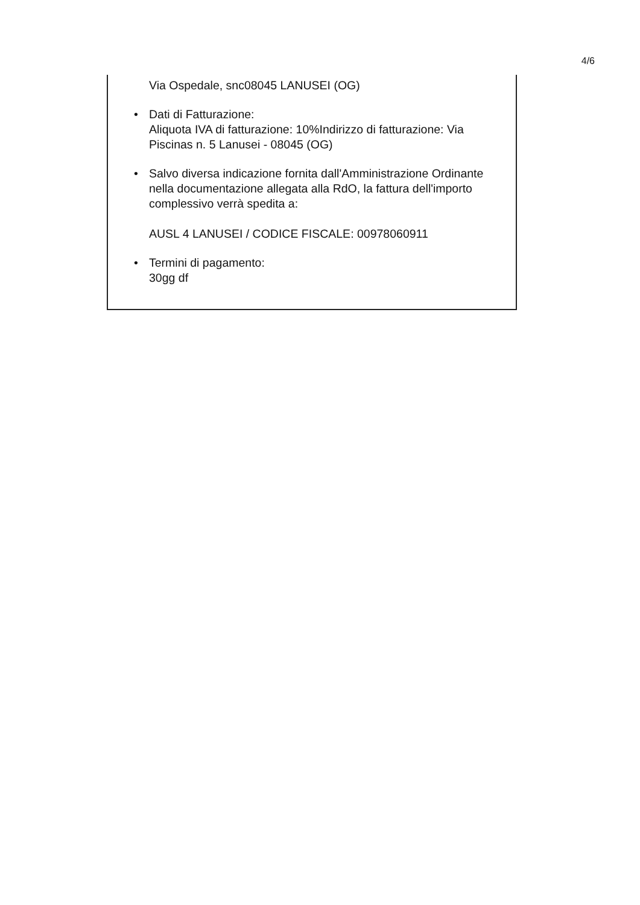4/6
Via Ospedale, snc08045 LANUSEI (OG)
• Dati di Fatturazione:
Aliquota IVA di fatturazione: 10%Indirizzo di fatturazione: Via Piscinas n. 5 Lanusei - 08045 (OG)
• Salvo diversa indicazione fornita dall'Amministrazione Ordinante nella documentazione allegata alla RdO, la fattura dell'importo complessivo verrà spedita a:
AUSL 4 LANUSEI / CODICE FISCALE: 00978060911
• Termini di pagamento:
30gg df